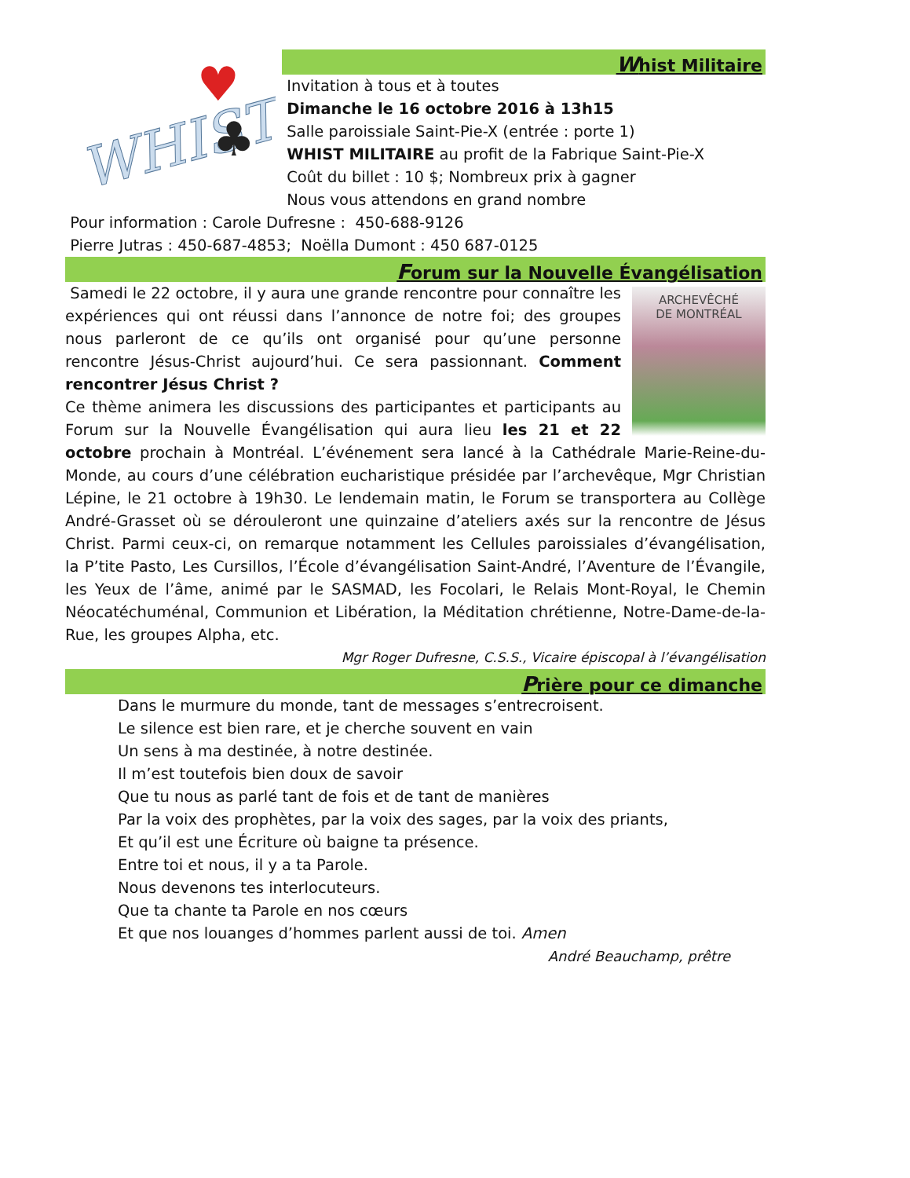WHIST
♥
♣
Whist Militaire
Invitation à tous et à toutes
Dimanche le 16 octobre 2016 à 13h15
Salle paroissiale Saint-Pie-X (entrée : porte 1)
WHIST MILITAIRE au profit de la Fabrique Saint-Pie-X
Coût du billet : 10 $; Nombreux prix à gagner
Nous vous attendons en grand nombre
Pour information : Carole Dufresne : 450-688-9126
Pierre Jutras : 450-687-4853; Noëlla Dumont : 450 687-0125
Forum sur la Nouvelle Évangélisation
ARCHEVÊCHÉ
DE MONTRÉAL
Samedi le 22 octobre, il y aura une grande rencontre pour connaître les expériences qui ont réussi dans l’annonce de notre foi; des groupes nous parleront de ce qu’ils ont organisé pour qu’une personne rencontre Jésus-Christ aujourd’hui. Ce sera passionnant. Comment rencontrer Jésus Christ ?
Ce thème animera les discussions des participantes et participants au Forum sur la Nouvelle Évangélisation qui aura lieu les 21 et 22 octobre prochain à Montréal. L’événement sera lancé à la Cathédrale Marie-Reine-du-Monde, au cours d’une célébration eucharistique présidée par l’archevêque, Mgr Christian Lépine, le 21 octobre à 19h30. Le lendemain matin, le Forum se transportera au Collège André-Grasset où se dérouleront une quinzaine d’ateliers axés sur la rencontre de Jésus Christ. Parmi ceux-ci, on remarque notamment les Cellules paroissiales d’évangélisation, la P’tite Pasto, Les Cursillos, l’École d’évangélisation Saint-André, l’Aventure de l’Évangile, les Yeux de l’âme, animé par le SASMAD, les Focolari, le Relais Mont-Royal, le Chemin Néocatéchuménal, Communion et Libération, la Méditation chrétienne, Notre-Dame-de-la-Rue, les groupes Alpha, etc.
Mgr Roger Dufresne, C.S.S., Vicaire épiscopal à l’évangélisation
Prière pour ce dimanche
Dans le murmure du monde, tant de messages s’entrecroisent.
Le silence est bien rare, et je cherche souvent en vain
Un sens à ma destinée, à notre destinée.
Il m’est toutefois bien doux de savoir
Que tu nous as parlé tant de fois et de tant de manières
Par la voix des prophètes, par la voix des sages, par la voix des priants,
Et qu’il est une Écriture où baigne ta présence.
Entre toi et nous, il y a ta Parole.
Nous devenons tes interlocuteurs.
Que ta chante ta Parole en nos cœurs
Et que nos louanges d’hommes parlent aussi de toi. Amen
André Beauchamp, prêtre